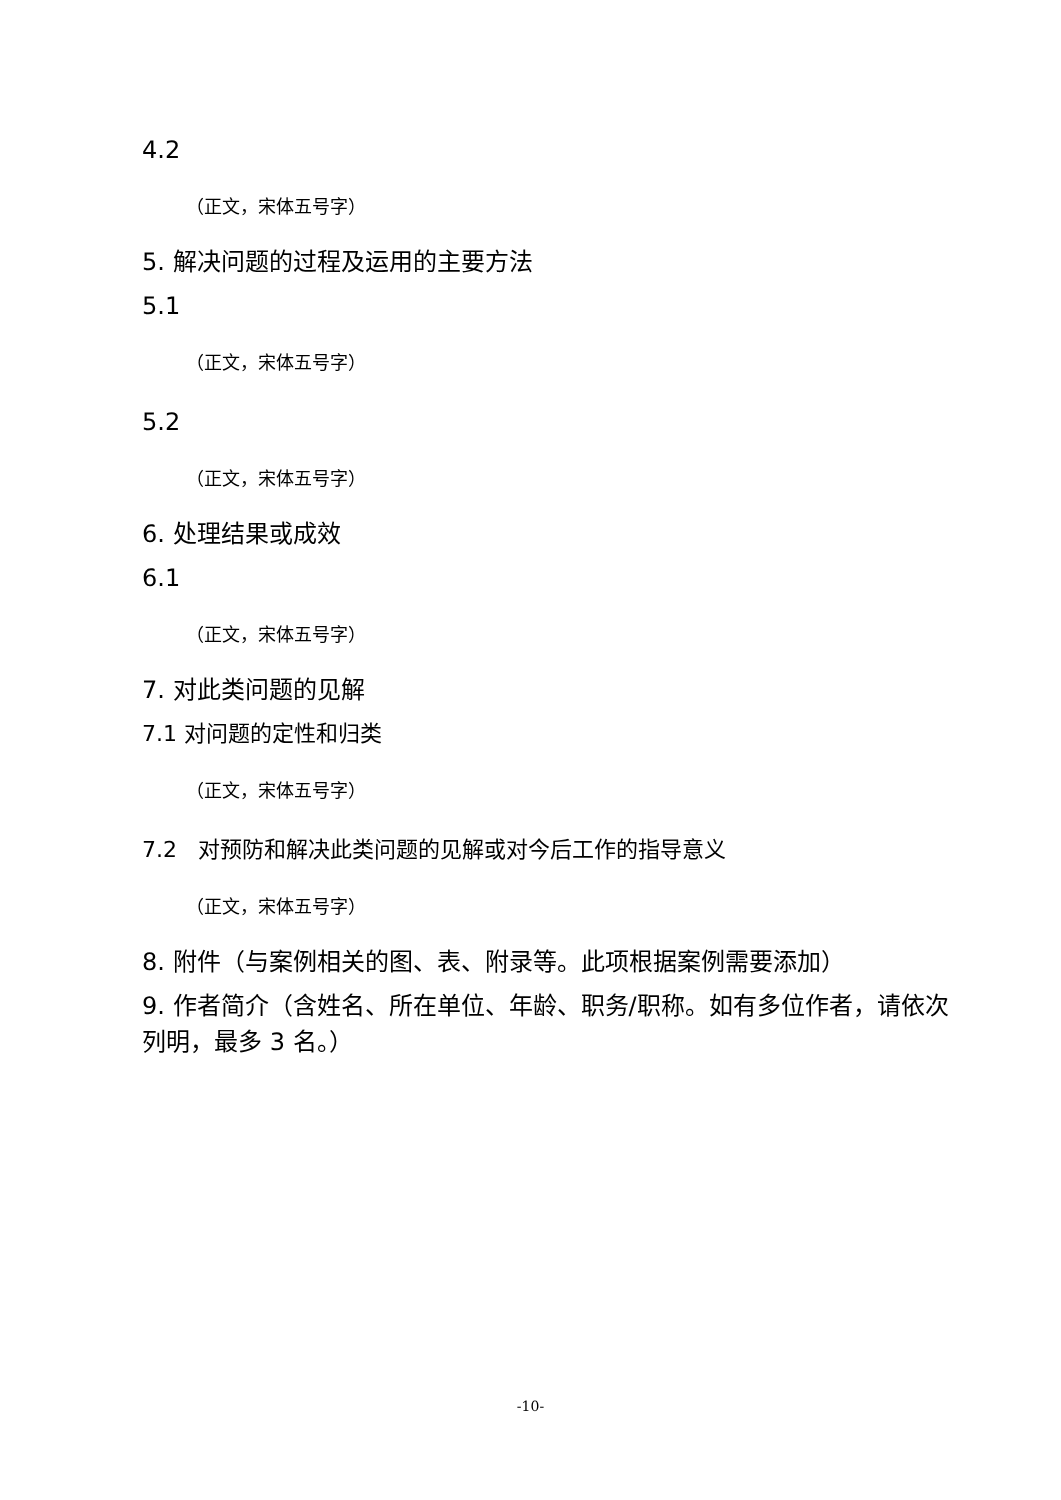4.2
（正文，宋体五号字）
5. 解决问题的过程及运用的主要方法
5.1
（正文，宋体五号字）
5.2
（正文，宋体五号字）
6. 处理结果或成效
6.1
（正文，宋体五号字）
7. 对此类问题的见解
7.1 对问题的定性和归类
（正文，宋体五号字）
7.2 对预防和解决此类问题的见解或对今后工作的指导意义
（正文，宋体五号字）
8. 附件（与案例相关的图、表、附录等。此项根据案例需要添加）
9. 作者简介（含姓名、所在单位、年龄、职务/职称。如有多位作者，请依次列明，最多 3 名。）
-10-